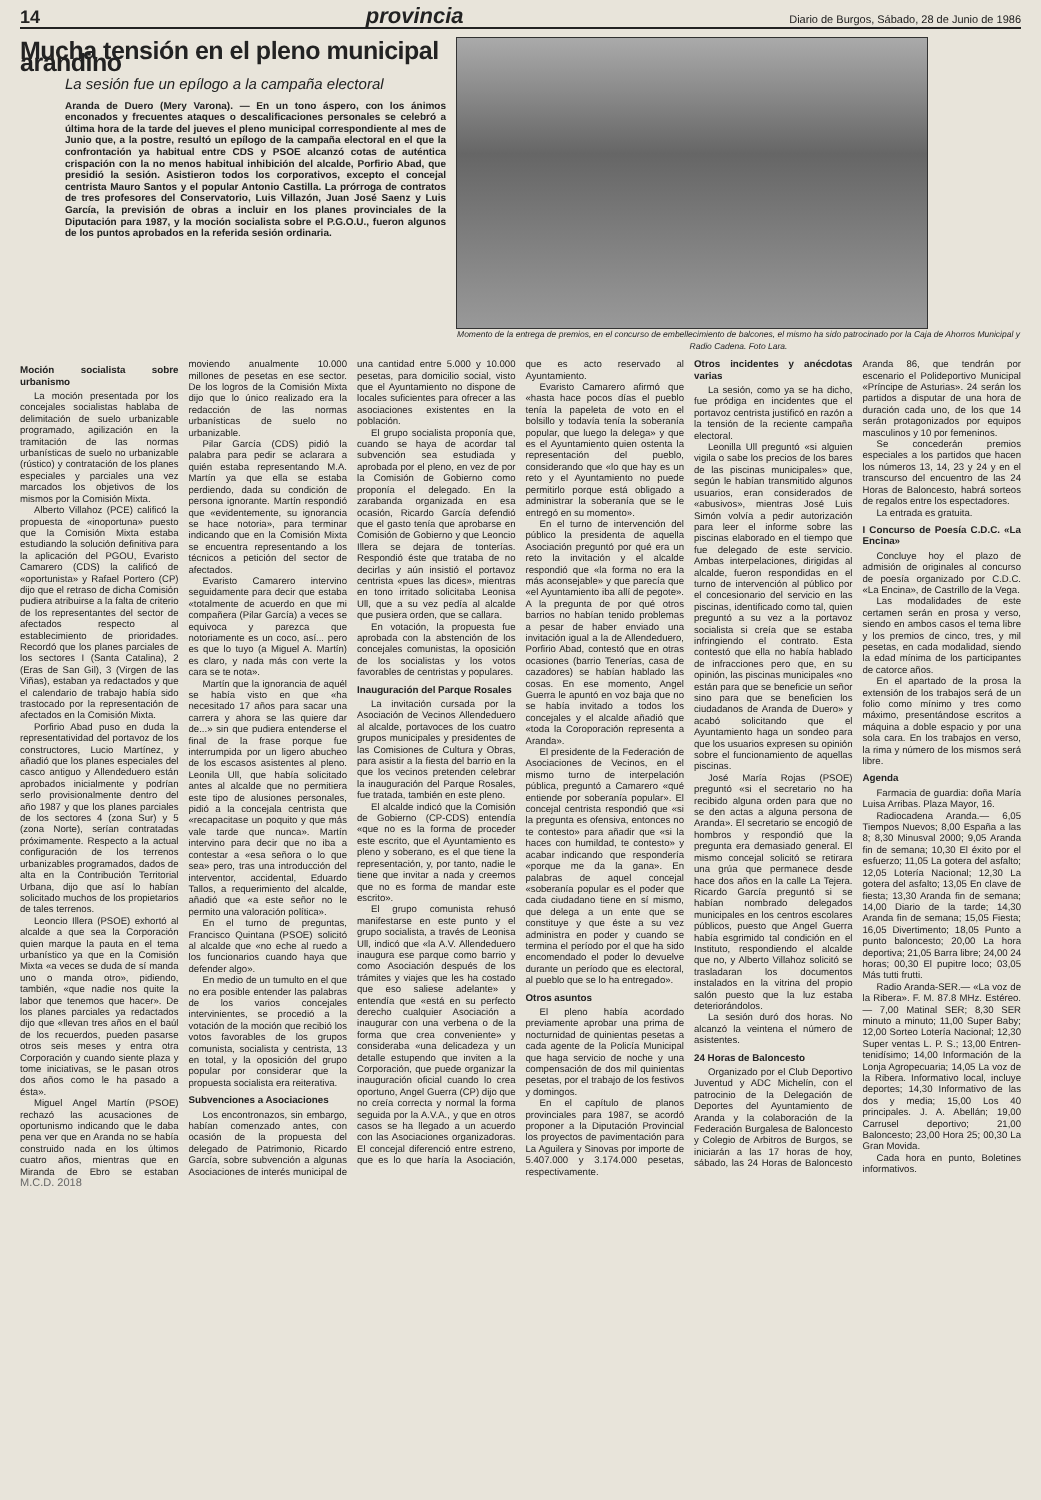14 provincia Diario de Burgos, Sábado, 28 de Junio de 1986
Mucha tensión en el pleno municipal arandino
La sesión fue un epílogo a la campaña electoral
Aranda de Duero (Mery Varona). — En un tono áspero, con los ánimos enconados y frecuentes ataques o descalificaciones personales se celebró a última hora de la tarde del jueves el pleno municipal correspondiente al mes de Junio que, a la postre, resultó un epílogo de la campaña electoral en el que la confrontación ya habitual entre CDS y PSOE alcanzó cotas de auténtica crispación con la no menos habitual inhibición del alcalde, Porfirio Abad, que presidió la sesión. Asistieron todos los corporativos, excepto el concejal centrista Mauro Santos y el popular Antonio Castilla. La prórroga de contratos de tres profesores del Conservatorio, Luis Villazón, Juan José Saenz y Luis García, la previsión de obras a incluir en los planes provinciales de la Diputación para 1987, y la moción socialista sobre el P.G.O.U., fueron algunos de los puntos aprobados en la referida sesión ordinaria.
Momento de la entrega de premios, en el concurso de embellecimiento de balcones, el mismo ha sido patrocinado por la Caja de Ahorros Municipal y Radio Cadena. Foto Lara.
Moción socialista sobre urbanismo
La moción presentada por los concejales socialistas hablaba de delimitación de suelo urbanizable programado, agilización en la tramitación de las normas urbanísticas de suelo no urbanizable (rústico) y contratación de los planes especiales y parciales una vez marcados los objetivos de los mismos por la Comisión Mixta.
Alberto Villahoz (PCE) calificó la propuesta de «inoportuna» puesto que la Comisión Mixta estaba estudiando la solución definitiva para la aplicación del PGOU, Evaristo Camarero (CDS) la calificó de «oportunista» y Rafael Portero (CP) dijo que el retraso de dicha Comisión pudiera atribuirse a la falta de criterio de los representantes del sector de afectados respecto al establecimiento de prioridades. Recordó que los planes parciales de los sectores I (Santa Catalina), 2 (Eras de San Gil), 3 (Virgen de las Viñas), estaban ya redactados y que el calendario de trabajo había sido trastocado por la representación de afectados en la Comisión Mixta.
Porfirio Abad puso en duda la representatividad del portavoz de los constructores, Lucio Martínez, y añadió que los planes especiales del casco antiguo y Allendeduero están aprobados inicialmente y podrían serlo provisionalmente dentro del año 1987 y que los planes parciales de los sectores 4 (zona Sur) y 5 (zona Norte), serían contratadas próximamente. Respecto a la actual configuración de los terrenos urbanizables programados, dados de alta en la Contribución Territorial Urbana, dijo que así lo habían solicitado muchos de los propietarios de tales terrenos.
Leoncio Illera (PSOE) exhortó al alcalde a que sea la Corporación quien marque la pauta en el tema urbanístico ya que en la Comisión Mixta «a veces se duda de sí manda uno o manda otro», pidiendo, también, «que nadie nos quite la labor que tenemos que hacer». De los planes parciales ya redactados dijo que «llevan tres años en el baúl de los recuerdos, pueden pasarse otros seis meses y entra otra Corporación y cuando siente plaza y tome iniciativas, se le pasan otros dos años como le ha pasado a ésta».
Miguel Angel Martín (PSOE) rechazó las acusaciones de oportunismo indicando que le daba pena ver que en Aranda no se había construido nada en los últimos cuatro años, mientras que en Miranda de Ebro se estaban moviendo anualmente 10.000 millones de pesetas en ese sector. De los logros de la Comisión Mixta dijo que lo único realizado era la redacción de las normas urbanísticas de suelo no urbanizable.
Pilar García (CDS) pidió la palabra para pedir se aclarara a quién estaba representando M.A. Martín ya que ella se estaba perdiendo, dada su condición de persona ignorante. Martín respondió que «evidentemente, su ignorancia se hace notoria», para terminar indicando que en la Comisión Mixta se encuentra representando a los técnicos a petición del sector de afectados.
Evaristo Camarero intervino seguidamente para decir que estaba «totalmente de acuerdo en que mi compañera (Pilar García) a veces se equivoca y parezca que notoriamente es un coco, así... pero es que lo tuyo (a Miguel A. Martín) es claro, y nada más con verte la cara se te nota».
Martín que la ignorancia de aquél se había visto en que «ha necesitado 17 años para sacar una carrera y ahora se las quiere dar de...» sin que pudiera entenderse el final de la frase porque fue interrumpida por un ligero abucheo de los escasos asistentes al pleno. Leonila Ull, que había solicitado antes al alcalde que no permitiera este tipo de alusiones personales, pidió a la concejala centrista que «recapacitase un poquito y que más vale tarde que nunca». Martín intervino para decir que no iba a contestar a «esa señora o lo que sea» pero, tras una introducción del interventor, accidental, Eduardo Tallos, a requerimiento del alcalde, añadió que «a este señor no le permito una valoración política».
En el turno de preguntas, Francisco Quintana (PSOE) solicitó al alcalde que «no eche al ruedo a los funcionarios cuando haya que defender algo».
En medio de un tumulto en el que no era posible entender las palabras de los varios concejales intervinientes, se procedió a la votación de la moción que recibió los votos favorables de los grupos comunista, socialista y centrista, 13 en total, y la oposición del grupo popular por considerar que la propuesta socialista era reiterativa.
Subvenciones a Asociaciones
Los encontronazos, sin embargo, habían comenzado antes, con ocasión de la propuesta del delegado de Patrimonio, Ricardo García, sobre subvención a algunas Asociaciones de interés municipal de una cantidad entre 5.000 y 10.000 pesetas, para domicilio social, visto que el Ayuntamiento no dispone de locales suficientes para ofrecer a las asociaciones existentes en la población.
El grupo socialista proponía que, cuando se haya de acordar tal subvención sea estudiada y aprobada por el pleno, en vez de por la Comisión de Gobierno como proponía el delegado. En la zarabanda organizada en esa ocasión, Ricardo García defendió que el gasto tenía que aprobarse en Comisión de Gobierno y que Leoncio Illera se dejara de tonterías. Respondió éste que trataba de no decirlas y aún insistió el portavoz centrista «pues las dices», mientras en tono irritado solicitaba Leonisa Ull, que a su vez pedía al alcalde que pusiera orden, que se callara.
En votación, la propuesta fue aprobada con la abstención de los concejales comunistas, la oposición de los socialistas y los votos favorables de centristas y populares.
Inauguración del Parque Rosales
La invitación cursada por la Asociación de Vecinos Allendeduero al alcalde, portavoces de los cuatro grupos municipales y presidentes de las Comisiones de Cultura y Obras, para asistir a la fiesta del barrio en la que los vecinos pretenden celebrar la inauguración del Parque Rosales, fue tratada, también en este pleno.
El alcalde indicó que la Comisión de Gobierno (CP-CDS) entendía «que no es la forma de proceder este escrito, que el Ayuntamiento es pleno y soberano, es el que tiene la representación, y, por tanto, nadie le tiene que invitar a nada y creemos que no es forma de mandar este escrito».
El grupo comunista rehusó manifestarse en este punto y el grupo socialista, a través de Leonisa Ull, indicó que «la A.V. Allendeduero inaugura ese parque como barrio y como Asociación después de los trámites y viajes que les ha costado que eso saliese adelante» y entendía que «está en su perfecto derecho cualquier Asociación a inaugurar con una verbena o de la forma que crea conveniente» y consideraba «una delicadeza y un detalle estupendo que inviten a la Corporación, que puede organizar la inauguración oficial cuando lo crea oportuno, Angel Guerra (CP) dijo que no creía correcta y normal la forma seguida por la A.V.A., y que en otros casos se ha llegado a un acuerdo con las Asociaciones organizadoras. El concejal diferenció entre estreno, que es lo que haría la Asociación, que es acto reservado al Ayuntamiento.
Evaristo Camarero afirmó que «hasta hace pocos días el pueblo tenía la papeleta de voto en el bolsillo y todavía tenía la soberanía popular, que luego la delega» y que es el Ayuntamiento quien ostenta la representación del pueblo, considerando que «lo que hay es un reto y el Ayuntamiento no puede permitirlo porque está obligado a administrar la soberanía que se le entregó en su momento».
En el turno de intervención del público la presidenta de aquella Asociación preguntó por qué era un reto la invitación y el alcalde respondió que «la forma no era la más aconsejable» y que parecía que «el Ayuntamiento iba allí de pegote». A la pregunta de por qué otros barrios no habían tenido problemas a pesar de haber enviado una invitación igual a la de Allendeduero, Porfirio Abad, contestó que en otras ocasiones (barrio Tenerías, casa de cazadores) se habían hablado las cosas. En ese momento, Angel Guerra le apuntó en voz baja que no se había invitado a todos los concejales y el alcalde añadió que «toda la Coroporación representa a Aranda».
El presidente de la Federación de Asociaciones de Vecinos, en el mismo turno de interpelación pública, preguntó a Camarero «qué entiende por soberanía popular». El concejal centrista respondió que «si la pregunta es ofensiva, entonces no te contesto» para añadir que «si la haces con humildad, te contesto» y acabar indicando que respondería «porque me da la gana». En palabras de aquel concejal «soberanía popular es el poder que cada ciudadano tiene en sí mismo, que delega a un ente que se constituye y que éste a su vez administra en poder y cuando se termina el período por el que ha sido encomendado el poder lo devuelve durante un período que es electoral, al pueblo que se lo ha entregado».
Otros asuntos
El pleno había acordado previamente aprobar una prima de nocturnidad de quinientas pesetas a cada agente de la Policía Municipal que haga servicio de noche y una compensación de dos mil quinientas pesetas, por el trabajo de los festivos y domingos.
En el capítulo de planos provinciales para 1987, se acordó proponer a la Diputación Provincial los proyectos de pavimentación para La Aguilera y Sinovas por importe de 5.407.000 y 3.174.000 pesetas, respectivamente.
Otros incidentes y anécdotas varias
La sesión, como ya se ha dicho, fue pródiga en incidentes que el portavoz centrista justificó en razón a la tensión de la reciente campaña electoral.
Leonilla Ull preguntó «si alguien vigila o sabe los precios de los bares de las piscinas municipales» que, según le habían transmitido algunos usuarios, eran considerados de «abusivos», mientras José Luis Simón volvía a pedir autorización para leer el informe sobre las piscinas elaborado en el tiempo que fue delegado de este servicio. Ambas interpelaciones, dirigidas al alcalde, fueron respondidas en el turno de intervención al público por el concesionario del servicio en las piscinas, identificado como tal, quien preguntó a su vez a la portavoz socialista si creía que se estaba infringiendo el contrato. Esta contestó que ella no había hablado de infracciones pero que, en su opinión, las piscinas municipales «no están para que se beneficie un señor sino para que se beneficien los ciudadanos de Aranda de Duero» y acabó solicitando que el Ayuntamiento haga un sondeo para que los usuarios expresen su opinión sobre el funcionamiento de aquellas piscinas.
José María Rojas (PSOE) preguntó «si el secretario no ha recibido alguna orden para que no se den actas a alguna persona de Aranda». El secretario se encogió de hombros y respondió que la pregunta era demasiado general. El mismo concejal solicitó se retirara una grúa que permanece desde hace dos años en la calle La Tejera. Ricardo García preguntó si se habían nombrado delegados municipales en los centros escolares públicos, puesto que Angel Guerra había esgrimido tal condición en el Instituto, respondiendo el alcalde que no, y Alberto Villahoz solicitó se trasladaran los documentos instalados en la vitrina del propio salón puesto que la luz estaba deteriorándolos.
La sesión duró dos horas. No alcanzó la veintena el número de asistentes.
24 Horas de Baloncesto
Organizado por el Club Deportivo Juventud y ADC Michelín, con el patrocinio de la Delegación de Deportes del Ayuntamiento de Aranda y la colaboración de la Federación Burgalesa de Baloncesto y Colegio de Arbitros de Burgos, se iniciarán a las 17 horas de hoy, sábado, las 24 Horas de Baloncesto Aranda 86, que tendrán por escenario el Polideportivo Municipal «Príncipe de Asturias». 24 serán los partidos a disputar de una hora de duración cada uno, de los que 14 serán protagonizados por equipos masculinos y 10 por femeninos.
Se concederán premios especiales a los partidos que hacen los números 13, 14, 23 y 24 y en el transcurso del encuentro de las 24 Horas de Baloncesto, habrá sorteos de regalos entre los espectadores.
La entrada es gratuita.
I Concurso de Poesía C.D.C. «La Encina»
Concluye hoy el plazo de admisión de originales al concurso de poesía organizado por C.D.C. «La Encina», de Castrillo de la Vega.
Las modalidades de este certamen serán en prosa y verso, siendo en ambos casos el tema libre y los premios de cinco, tres, y mil pesetas, en cada modalidad, siendo la edad mínima de los participantes de catorce años.
En el apartado de la prosa la extensión de los trabajos será de un folio como mínimo y tres como máximo, presentándose escritos a máquina a doble espacio y por una sola cara. En los trabajos en verso, la rima y número de los mismos será libre.
Agenda
Farmacia de guardia: doña María Luisa Arribas. Plaza Mayor, 16.
Radiocadena Aranda.— 6,05 Tiempos Nuevos; 8,00 España a las 8; 8,30 Minusval 2000; 9,05 Aranda fin de semana; 10,30 El éxito por el esfuerzo; 11,05 La gotera del asfalto; 12,05 Lotería Nacional; 12,30 La gotera del asfalto; 13,05 En clave de fiesta; 13,30 Aranda fin de semana; 14,00 Diario de la tarde; 14,30 Aranda fin de semana; 15,05 Fiesta; 16,05 Divertimento; 18,05 Punto a punto baloncesto; 20,00 La hora deportiva; 21,05 Barra libre; 24,00 24 horas; 00,30 El pupitre loco; 03,05 Más tutti frutti.
Radio Aranda-SER.— «La voz de la Ribera». F. M. 87.8 MHz. Estéreo. — 7,00 Matinal SER; 8,30 SER minuto a minuto; 11,00 Super Baby; 12,00 Sorteo Lotería Nacional; 12,30 Super ventas L. P. S.; 13,00 Entren-tenidísimo; 14,00 Información de la Lonja Agropecuaria; 14,05 La voz de la Ribera. Informativo local, incluye deportes; 14,30 Informativo de las dos y media; 15,00 Los 40 principales. J. A. Abellán; 19,00 Carrusel deportivo; 21,00 Baloncesto; 23,00 Hora 25; 00,30 La Gran Movida.
Cada hora en punto, Boletines informativos.
M.C.D. 2018